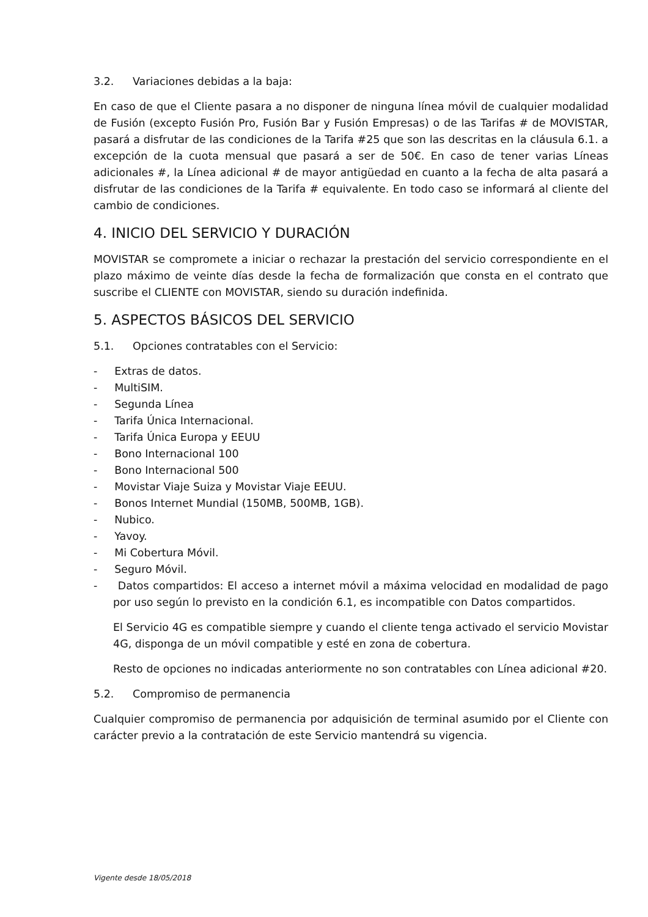3.2. Variaciones debidas a la baja:
En caso de que el Cliente pasara a no disponer de ninguna línea móvil de cualquier modalidad de Fusión (excepto Fusión Pro, Fusión Bar y Fusión Empresas) o de las Tarifas # de MOVISTAR, pasará a disfrutar de las condiciones de la Tarifa #25 que son las descritas en la cláusula 6.1. a excepción de la cuota mensual que pasará a ser de 50€. En caso de tener varias Líneas adicionales #, la Línea adicional # de mayor antigüedad en cuanto a la fecha de alta pasará a disfrutar de las condiciones de la Tarifa # equivalente. En todo caso se informará al cliente del cambio de condiciones.
4. INICIO DEL SERVICIO Y DURACIÓN
MOVISTAR se compromete a iniciar o rechazar la prestación del servicio correspondiente en el plazo máximo de veinte días desde la fecha de formalización que consta en el contrato que suscribe el CLIENTE con MOVISTAR, siendo su duración indefinida.
5. ASPECTOS BÁSICOS DEL SERVICIO
5.1. Opciones contratables con el Servicio:
- Extras de datos.
- MultiSIM.
- Segunda Línea
- Tarifa Única Internacional.
- Tarifa Única Europa y EEUU
- Bono Internacional 100
- Bono Internacional 500
- Movistar Viaje Suiza y Movistar Viaje EEUU.
- Bonos Internet Mundial (150MB, 500MB, 1GB).
- Nubico.
- Yavoy.
- Mi Cobertura Móvil.
- Seguro Móvil.
- Datos compartidos: El acceso a internet móvil a máxima velocidad en modalidad de pago por uso según lo previsto en la condición 6.1, es incompatible con Datos compartidos.
El Servicio 4G es compatible siempre y cuando el cliente tenga activado el servicio Movistar 4G, disponga de un móvil compatible y esté en zona de cobertura.
Resto de opciones no indicadas anteriormente no son contratables con Línea adicional #20.
5.2. Compromiso de permanencia
Cualquier compromiso de permanencia por adquisición de terminal asumido por el Cliente con carácter previo a la contratación de este Servicio mantendrá su vigencia.
Vigente desde 18/05/2018